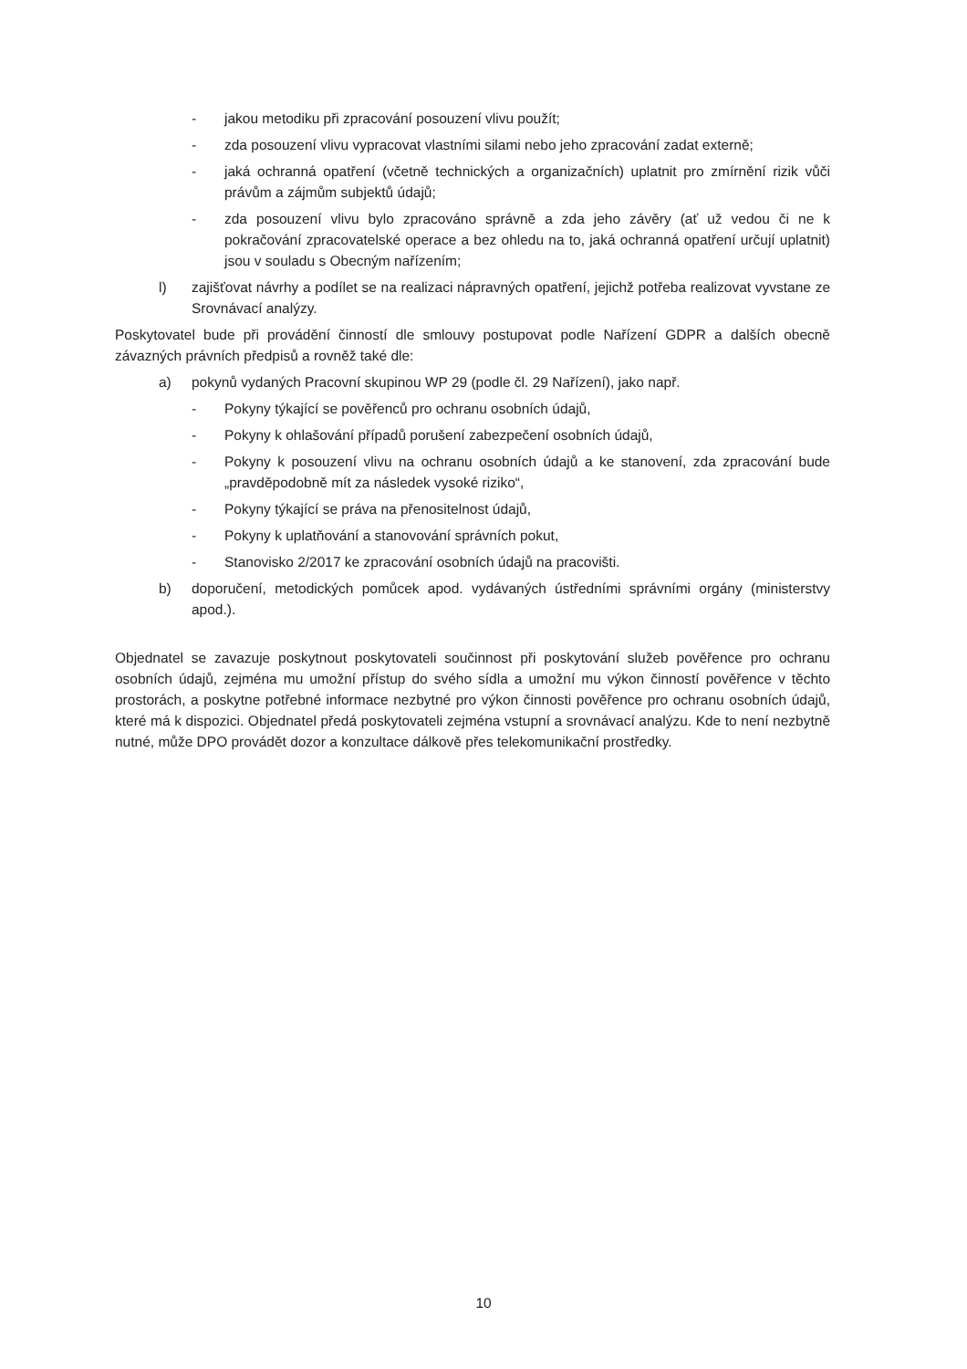- jakou metodiku při zpracování posouzení vlivu použít;
- zda posouzení vlivu vypracovat vlastními silami nebo jeho zpracování zadat externě;
- jaká ochranná opatření (včetně technických a organizačních) uplatnit pro zmírnění rizik vůči právům a zájmům subjektů údajů;
- zda posouzení vlivu bylo zpracováno správně a zda jeho závěry (ať už vedou či ne k pokračování zpracovatelské operace a bez ohledu na to, jaká ochranná opatření určují uplatnit) jsou v souladu s Obecným nařízením;
l) zajišťovat návrhy a podílet se na realizaci nápravných opatření, jejichž potřeba realizovat vyvstane ze Srovnávací analýzy.
Poskytovatel bude při provádění činností dle smlouvy postupovat podle Nařízení GDPR a dalších obecně závazných právních předpisů a rovněž také dle:
a) pokynů vydaných Pracovní skupinou WP 29 (podle čl. 29 Nařízení), jako např.
- Pokyny týkající se pověřenců pro ochranu osobních údajů,
- Pokyny k ohlašování případů porušení zabezpečení osobních údajů,
- Pokyny k posouzení vlivu na ochranu osobních údajů a ke stanovení, zda zpracování bude „pravděpodobně mít za následek vysoké riziko“,
- Pokyny týkající se práva na přenositelnost údajů,
- Pokyny k uplatňování a stanovování správních pokut,
- Stanovisko 2/2017 ke zpracování osobních údajů na pracovišti.
b) doporučení, metodických pomůcek apod. vydávaných ústředními správními orgány (ministerstvy apod.).
Objednatel se zavazuje poskytnout poskytovateli součinnost při poskytování služeb pověřence pro ochranu osobních údajů, zejména mu umožní přístup do svého sídla a umožní mu výkon činností pověřence v těchto prostorách, a poskytne potřebné informace nezbytné pro výkon činnosti pověřence pro ochranu osobních údajů, které má k dispozici. Objednatel předá poskytovateli zejména vstupní a srovnávací analýzu. Kde to není nezbytně nutné, může DPO provádět dozor a konzultace dálkově přes telekomunikační prostředky.
10